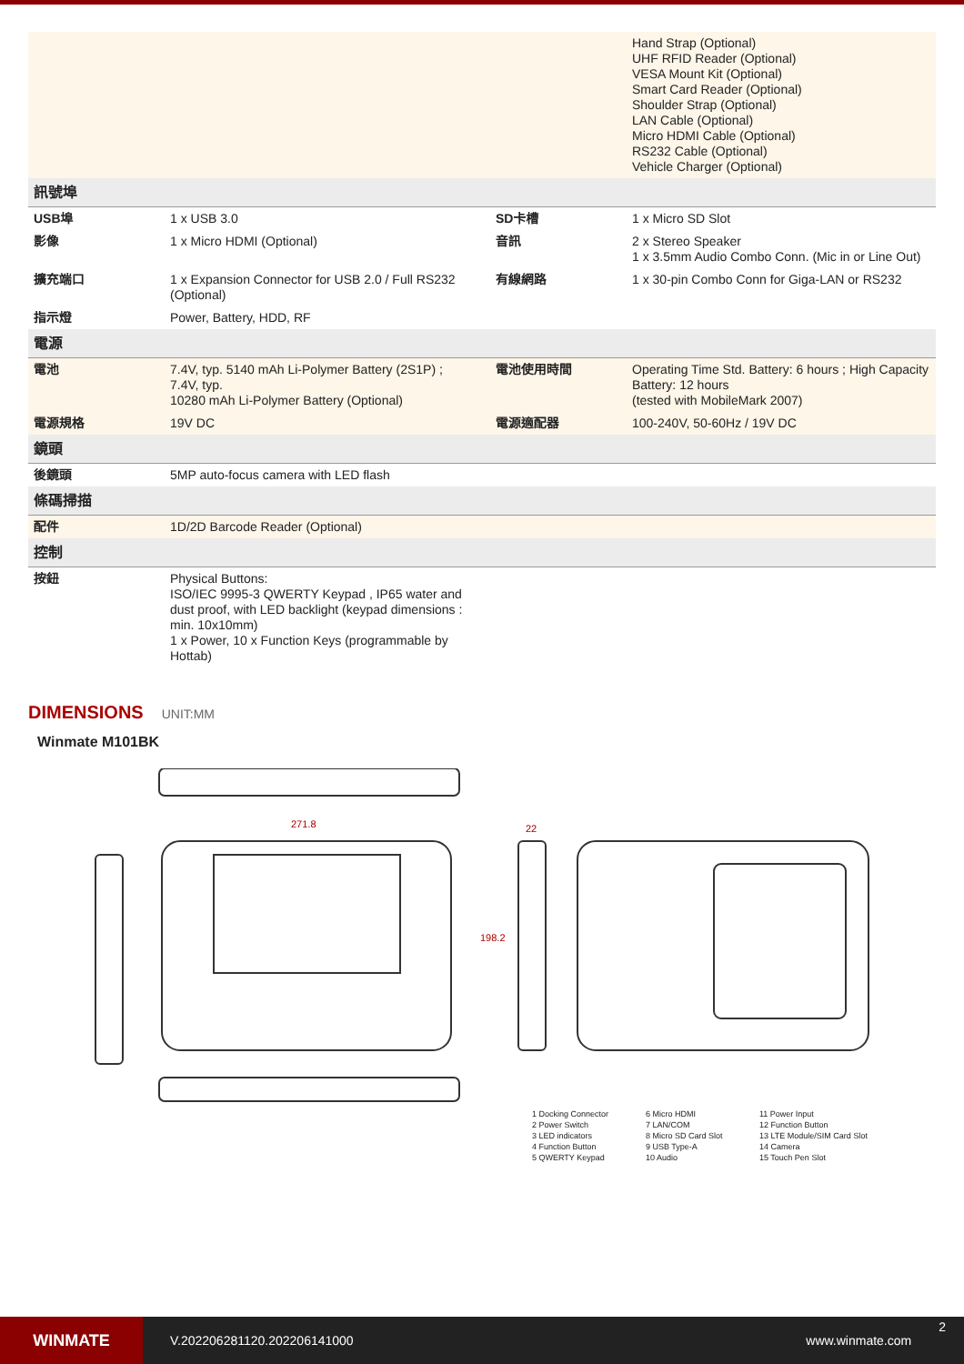| | | | Hand Strap (Optional) UHF RFID Reader (Optional) VESA Mount Kit (Optional) Smart Card Reader (Optional) Shoulder Strap (Optional) LAN Cable (Optional) Micro HDMI Cable (Optional) RS232 Cable (Optional) Vehicle Charger (Optional) |
| 訊號埠 | | | |
| USB埠 | 1 x USB 3.0 | SD卡槽 | 1 x Micro SD Slot |
| 影像 | 1 x Micro HDMI (Optional) | 音訊 | 2 x Stereo Speaker 1 x 3.5mm Audio Combo Conn. (Mic in or Line Out) |
| 擴充端口 | 1 x Expansion Connector for USB 2.0 / Full RS232 (Optional) | 有線網路 | 1 x 30-pin Combo Conn for Giga-LAN or RS232 |
| 指示燈 | Power, Battery, HDD, RF | | |
| 電源 | | | |
| 電池 | 7.4V, typ. 5140 mAh Li-Polymer Battery (2S1P) ; 7.4V, typ. 10280 mAh Li-Polymer Battery (Optional) | 電池使用時間 | Operating Time Std. Battery: 6 hours ; High Capacity Battery: 12 hours (tested with MobileMark 2007) |
| 電源規格 | 19V DC | 電源適配器 | 100-240V, 50-60Hz / 19V DC |
| 鏡頭 | | | |
| 後鏡頭 | 5MP auto-focus camera with LED flash | | |
| 條碼掃描 | | | |
| 配件 | 1D/2D Barcode Reader (Optional) | | |
| 控制 | | | |
| 按鈕 | Physical Buttons: ISO/IEC 9995-3 QWERTY Keypad , IP65 water and dust proof, with LED backlight (keypad dimensions : min. 10x10mm) 1 x Power, 10 x Function Keys (programmable by Hottab) | | |
DIMENSIONS UNIT:MM
Winmate M101BK
271.8
22
198.2
1 Docking Connector
6 Micro HDMI
11 Power Input
2 Power Switch
7 LAN/COM
12 Function Button
3 LED indicators
8 Micro SD Card Slot
13 LTE Module/SIM Card Slot
4 Function Button
9 USB Type-A
14 Camera
5 QWERTY Keypad
10 Audio
15 Touch Pen Slot
WINMATE
V.202206281120.202206141000 www.winmate.com
2